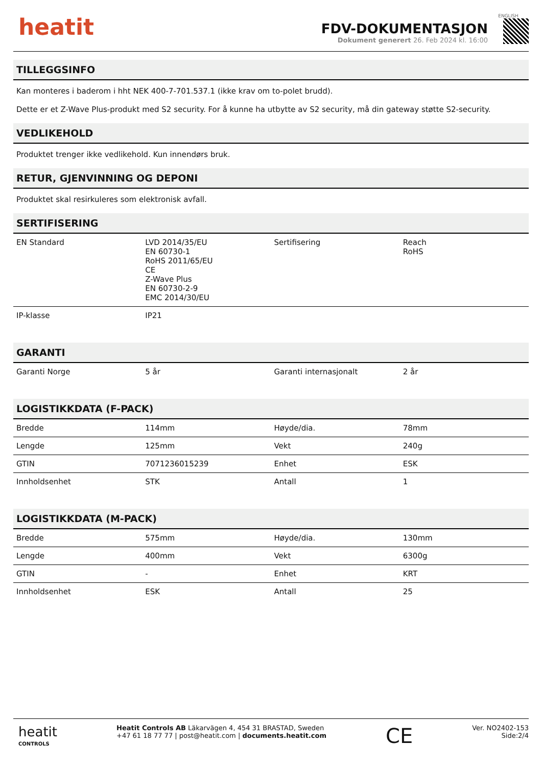heatit
FDV-DOKUMENTASJON
Dokument generert 26. Feb 2024 kl. 16:00
ENGLISH
TILLEGGSINFO
Kan monteres i baderom i hht NEK 400-7-701.537.1 (ikke krav om to-polet brudd).
Dette er et Z-Wave Plus-produkt med S2 security. For å kunne ha utbytte av S2 security, må din gateway støtte S2-security.
VEDLIKEHOLD
Produktet trenger ikke vedlikehold. Kun innendørs bruk.
RETUR, GJENVINNING OG DEPONI
Produktet skal resirkuleres som elektronisk avfall.
SERTIFISERING
| EN Standard | LVD 2014/35/EU EN 60730-1 RoHS 2011/65/EU CE Z-Wave Plus EN 60730-2-9 EMC 2014/30/EU | Sertifisering | Reach RoHS |
| IP-klasse | IP21 | | |
GARANTI
| Garanti Norge | 5 år | Garanti internasjonalt | 2 år |
LOGISTIKKDATA (F-PACK)
| Bredde | 114mm | Høyde/dia. | 78mm |
| Lengde | 125mm | Vekt | 240g |
| GTIN | 7071236015239 | Enhet | ESK |
| Innholdsenhet | STK | Antall | 1 |
LOGISTIKKDATA (M-PACK)
| Bredde | 575mm | Høyde/dia. | 130mm |
| Lengde | 400mm | Vekt | 6300g |
| GTIN | - | Enhet | KRT |
| Innholdsenhet | ESK | Antall | 25 |
heatit
CONTROLS
Heatit Controls AB Läkarvägen 4, 454 31 BRASTAD, Sweden
+47 61 18 77 77 | post@heatit.com | documents.heatit.com
CE
Ver. NO2402-153
Side:2/4